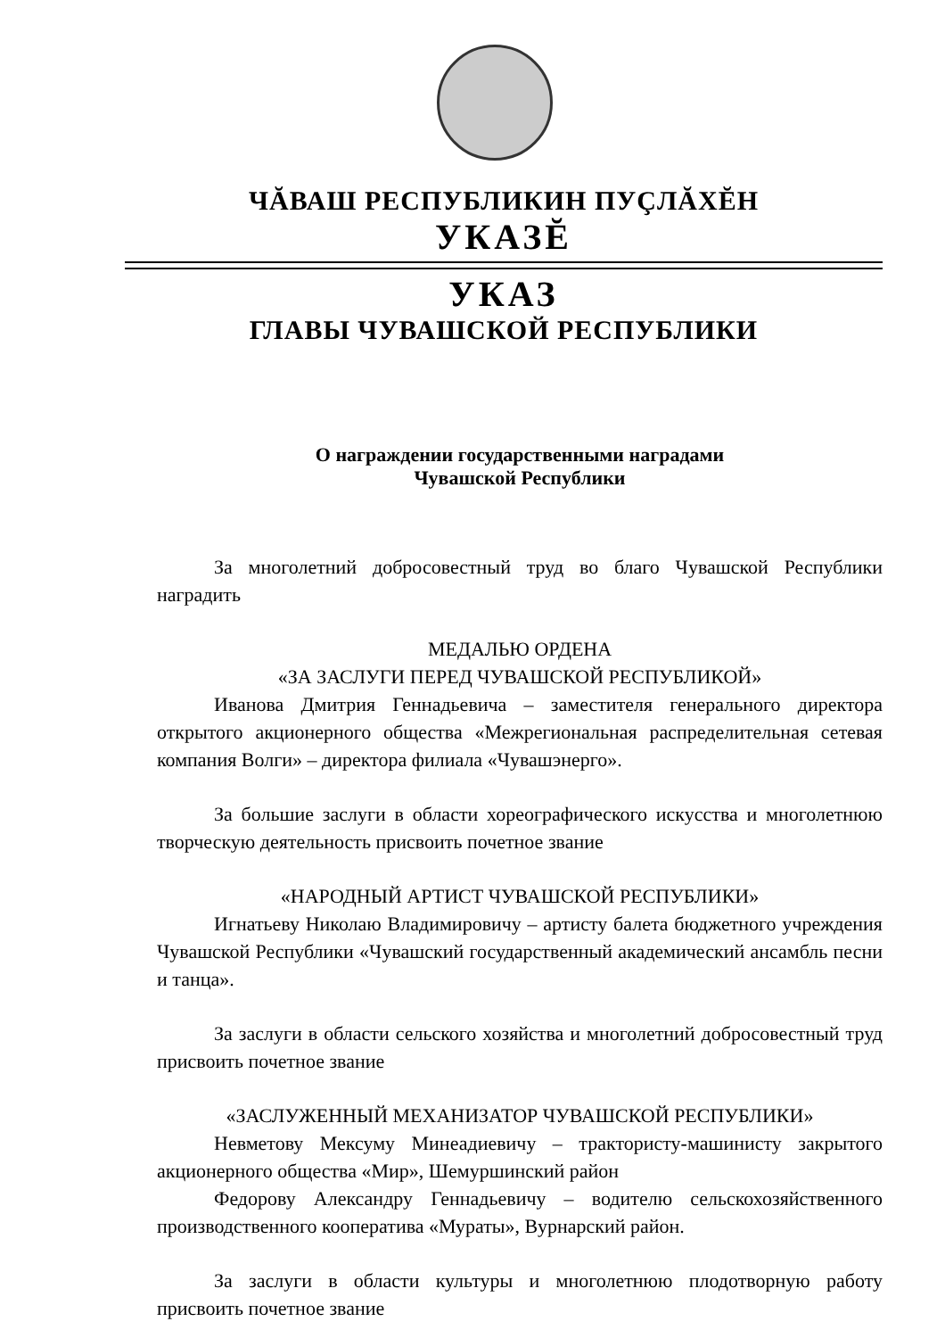ЧĂВАШ РЕСПУБЛИКИН ПУÇЛĂХĔН
УКАЗĔ
УКАЗ
ГЛАВЫ ЧУВАШСКОЙ РЕСПУБЛИКИ
О награждении государственными наградами
Чувашской Республики
За многолетний добросовестный труд во благо Чувашской Республики наградить
МЕДАЛЬЮ ОРДЕНА
«ЗА ЗАСЛУГИ ПЕРЕД ЧУВАШСКОЙ РЕСПУБЛИКОЙ»
Иванова Дмитрия Геннадьевича – заместителя генерального директора открытого акционерного общества «Межрегиональная распределительная сетевая компания Волги» – директора филиала «Чувашэнерго».
За большие заслуги в области хореографического искусства и многолетнюю творческую деятельность присвоить почетное звание
«НАРОДНЫЙ АРТИСТ ЧУВАШСКОЙ РЕСПУБЛИКИ»
Игнатьеву Николаю Владимировичу – артисту балета бюджетного учреждения Чувашской Республики «Чувашский государственный академический ансамбль песни и танца».
За заслуги в области сельского хозяйства и многолетний добросовестный труд присвоить почетное звание
«ЗАСЛУЖЕННЫЙ МЕХАНИЗАТОР ЧУВАШСКОЙ РЕСПУБЛИКИ»
Невметову Мексуму Минеадиевичу – трактористу-машинисту закрытого акционерного общества «Мир», Шемуршинский район
Федорову Александру Геннадьевичу – водителю сельскохозяйственного производственного кооператива «Мураты», Вурнарский район.
За заслуги в области культуры и многолетнюю плодотворную работу присвоить почетное звание